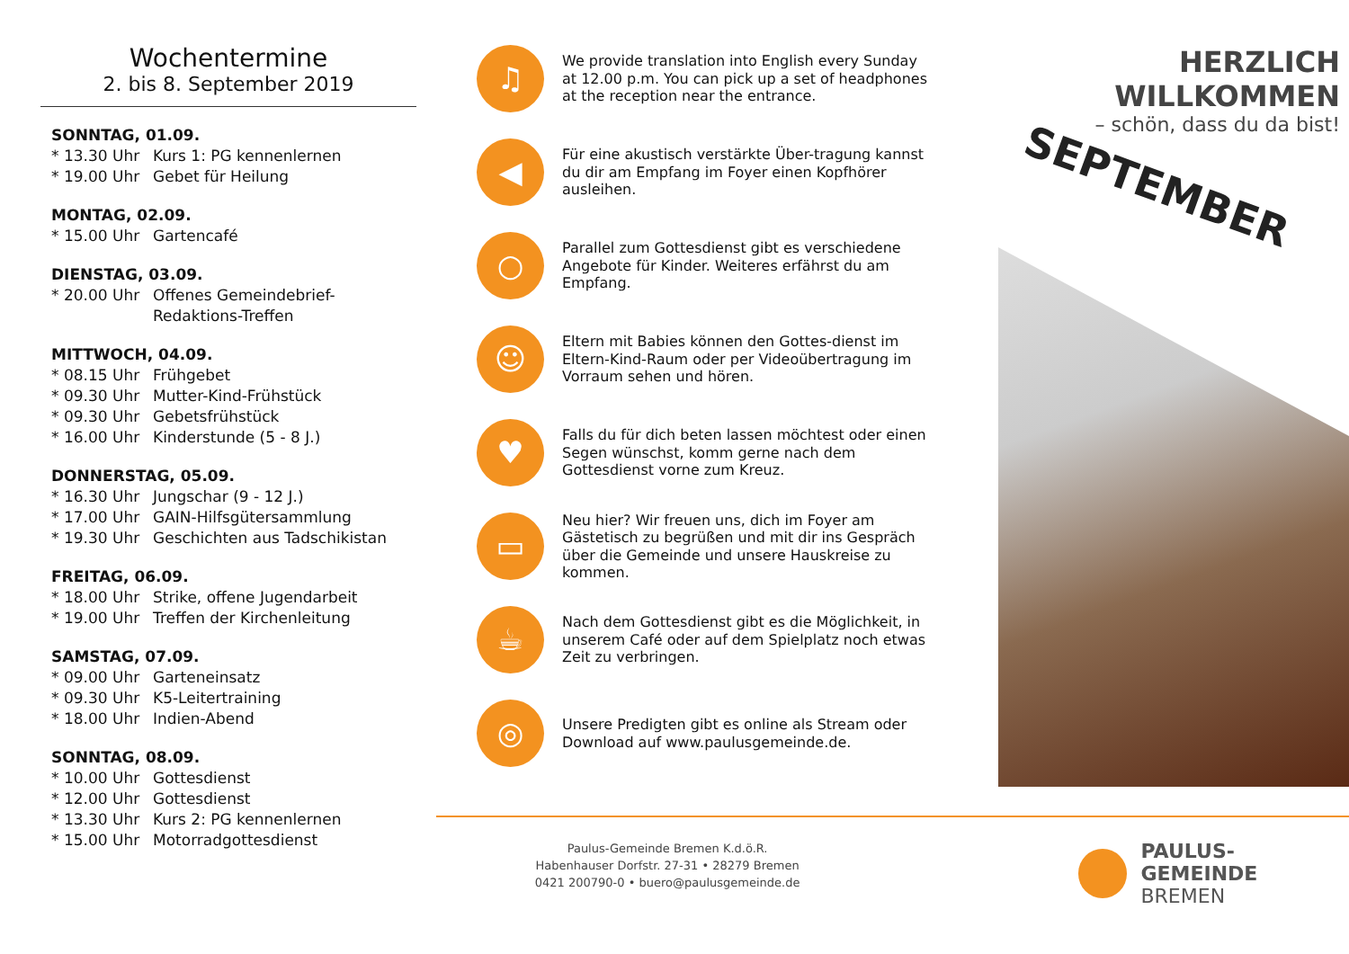Wochentermine
2. bis 8. September 2019
SONNTAG, 01.09.
* 13.30 Uhr Kurs 1: PG kennenlernen
* 19.00 Uhr Gebet für Heilung
MONTAG, 02.09.
* 15.00 Uhr Gartencafé
DIENSTAG, 03.09.
* 20.00 Uhr Offenes Gemeindebrief-
Redaktions-Treffen
MITTWOCH, 04.09.
* 08.15 Uhr Frühgebet
* 09.30 Uhr Mutter-Kind-Frühstück
* 09.30 Uhr Gebetsfrühstück
* 16.00 Uhr Kinderstunde (5 - 8 J.)
DONNERSTAG, 05.09.
* 16.30 Uhr Jungschar (9 - 12 J.)
* 17.00 Uhr GAIN-Hilfsgütersammlung
* 19.30 Uhr Geschichten aus Tadschikistan
FREITAG, 06.09.
* 18.00 Uhr Strike, offene Jugendarbeit
* 19.00 Uhr Treffen der Kirchenleitung
SAMSTAG, 07.09.
* 09.00 Uhr Garteneinsatz
* 09.30 Uhr K5-Leitertraining
* 18.00 Uhr Indien-Abend
SONNTAG, 08.09.
* 10.00 Uhr Gottesdienst
* 12.00 Uhr Gottesdienst
* 13.30 Uhr Kurs 2: PG kennenlernen
* 15.00 Uhr Motorradgottesdienst
♫
We provide translation into English every Sunday at 12.00 p.m. You can pick up a set of headphones at the reception near the entrance.
◀
Für eine akustisch verstärkte Über-tragung kannst du dir am Empfang im Foyer einen Kopfhörer ausleihen.
○
Parallel zum Gottesdienst gibt es verschiedene Angebote für Kinder. Weiteres erfährst du am Empfang.
☺
Eltern mit Babies können den Gottes-dienst im Eltern-Kind-Raum oder per Videoübertragung im Vorraum sehen und hören.
♥
Falls du für dich beten lassen möchtest oder einen Segen wünschst, komm gerne nach dem Gottesdienst vorne zum Kreuz.
▭
Neu hier? Wir freuen uns, dich im Foyer am Gästetisch zu begrüßen und mit dir ins Gespräch über die Gemeinde und unsere Hauskreise zu kommen.
☕
Nach dem Gottesdienst gibt es die Möglichkeit, in unserem Café oder auf dem Spielplatz noch etwas Zeit zu verbringen.
◎
Unsere Predigten gibt es online als Stream oder Download auf www.paulusgemeinde.de.
HERZLICH WILLKOMMEN
– schön, dass du da bist!
SEPTEMBER
Paulus-Gemeinde Bremen K.d.ö.R.
Habenhauser Dorfstr. 27-31 • 28279 Bremen
0421 200790-0 • buero@paulusgemeinde.de
PAULUS-GEMEINDE
BREMEN